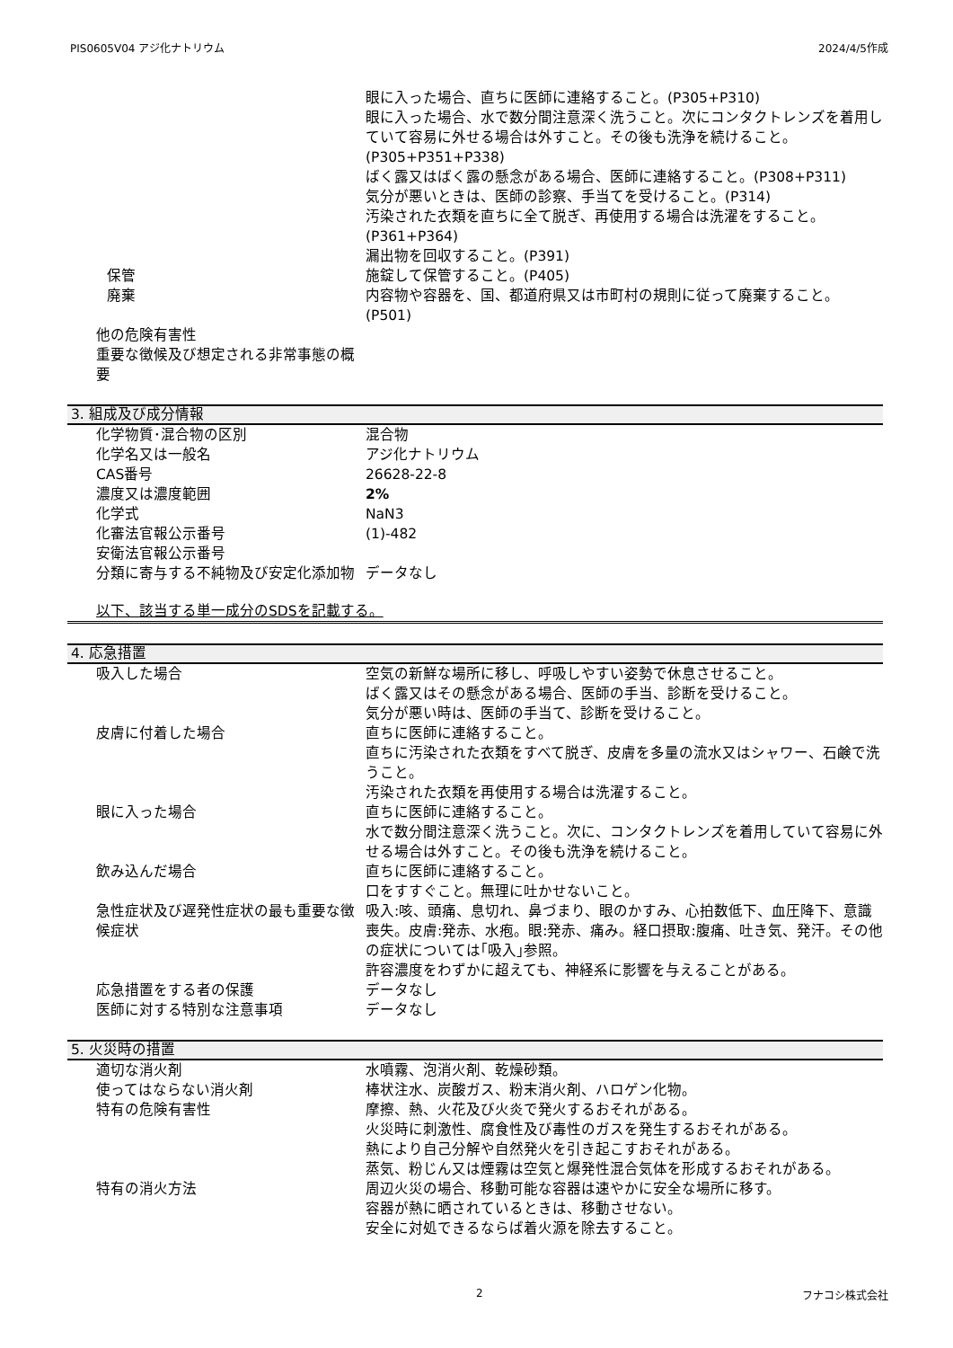PIS0605V04 アジ化ナトリウム 2024/4/5作成
| | 眼に入った場合、直ちに医師に連絡すること。(P305+P310) 眼に入った場合、水で数分間注意深く洗うこと。次にコンタクトレンズを着用していて容易に外せる場合は外すこと。その後も洗浄を続けること。(P305+P351+P338) ばく露又はばく露の懸念がある場合、医師に連絡すること。(P308+P311) 気分が悪いときは、医師の診察、手当てを受けること。(P314) 汚染された衣類を直ちに全て脱ぎ、再使用する場合は洗濯をすること。(P361+P364) 漏出物を回収すること。(P391) |
| 保管 | 施錠して保管すること。(P405) |
| 廃棄 | 内容物や容器を、国、都道府県又は市町村の規則に従って廃棄すること。(P501) |
| 他の危険有害性 | |
| 重要な徴候及び想定される非常事態の概要 | |
3. 組成及び成分情報
| 化学物質･混合物の区別 | 混合物 |
| 化学名又は一般名 | アジ化ナトリウム |
| CAS番号 | 26628-22-8 |
| 濃度又は濃度範囲 | 2% |
| 化学式 | NaN3 |
| 化審法官報公示番号 | (1)-482 |
| 安衛法官報公示番号 | |
| 分類に寄与する不純物及び安定化添加物 | データなし |
以下、該当する単一成分のSDSを記載する。
4. 応急措置
| 吸入した場合 | 空気の新鮮な場所に移し、呼吸しやすい姿勢で休息させること。 ばく露又はその懸念がある場合、医師の手当、診断を受けること。 気分が悪い時は、医師の手当て、診断を受けること。 |
| 皮膚に付着した場合 | 直ちに医師に連絡すること。 直ちに汚染された衣類をすべて脱ぎ、皮膚を多量の流水又はシャワー、石鹸で洗うこと。 汚染された衣類を再使用する場合は洗濯すること。 |
| 眼に入った場合 | 直ちに医師に連絡すること。 水で数分間注意深く洗うこと。次に、コンタクトレンズを着用していて容易に外せる場合は外すこと。その後も洗浄を続けること。 |
| 飲み込んだ場合 | 直ちに医師に連絡すること。 口をすすぐこと。無理に吐かせないこと。 |
| 急性症状及び遅発性症状の最も重要な徴候症状 | 吸入:咳、頭痛、息切れ、鼻づまり、眼のかすみ、心拍数低下、血圧降下、意識喪失。皮膚:発赤、水疱。眼:発赤、痛み。経口摂取:腹痛、吐き気、発汗。その他の症状については｢吸入｣参照。 許容濃度をわずかに超えても、神経系に影響を与えることがある。 |
| 応急措置をする者の保護 | データなし |
| 医師に対する特別な注意事項 | データなし |
5. 火災時の措置
| 適切な消火剤 | 水噴霧、泡消火剤、乾燥砂類。 |
| 使ってはならない消火剤 | 棒状注水、炭酸ガス、粉末消火剤、ハロゲン化物。 |
| 特有の危険有害性 | 摩擦、熱、火花及び火炎で発火するおそれがある。 火災時に刺激性、腐食性及び毒性のガスを発生するおそれがある。 熱により自己分解や自然発火を引き起こすおそれがある。 蒸気、粉じん又は煙霧は空気と爆発性混合気体を形成するおそれがある。 |
| 特有の消火方法 | 周辺火災の場合、移動可能な容器は速やかに安全な場所に移す。 容器が熱に晒されているときは、移動させない。 安全に対処できるならば着火源を除去すること。 |
2 フナコシ株式会社